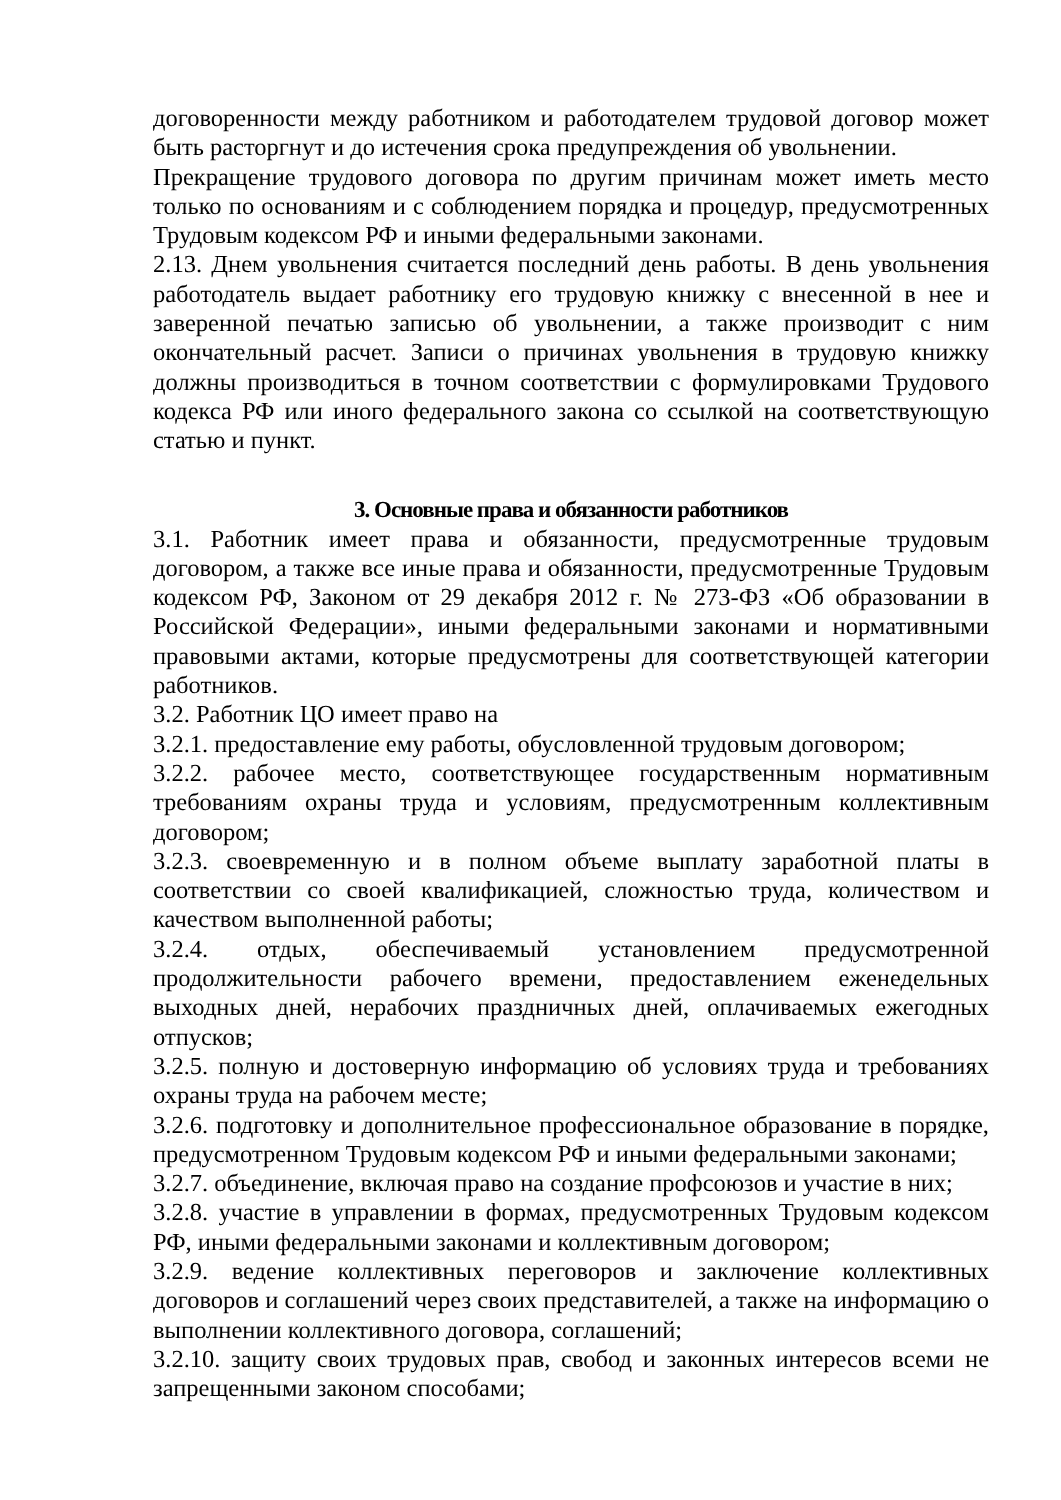договоренности между работником и работодателем трудовой договор может быть расторгнут и до истечения срока предупреждения об увольнении.
Прекращение трудового договора по другим причинам может иметь место только по основаниям и с соблюдением порядка и процедур, предусмотренных Трудовым кодексом РФ и иными федеральными законами.
2.13. Днем увольнения считается последний день работы. В день увольнения работодатель выдает работнику его трудовую книжку с внесенной в нее и заверенной печатью записью об увольнении, а также производит с ним окончательный расчет. Записи о причинах увольнения в трудовую книжку должны производиться в точном соответствии с формулировками Трудового кодекса РФ или иного федерального закона со ссылкой на соответствующую статью и пункт.
3. Основные права и обязанности работников
3.1. Работник имеет права и обязанности, предусмотренные трудовым договором, а также все иные права и обязанности, предусмотренные Трудовым кодексом РФ, Законом от 29 декабря 2012 г. № 273-ФЗ «Об образовании в Российской Федерации», иными федеральными законами и нормативными правовыми актами, которые предусмотрены для соответствующей категории работников.
3.2. Работник ЦО имеет право на
3.2.1. предоставление ему работы, обусловленной трудовым договором;
3.2.2. рабочее место, соответствующее государственным нормативным требованиям охраны труда и условиям, предусмотренным коллективным договором;
3.2.3. своевременную и в полном объеме выплату заработной платы в соответствии со своей квалификацией, сложностью труда, количеством и качеством выполненной работы;
3.2.4. отдых, обеспечиваемый установлением предусмотренной продолжительности рабочего времени, предоставлением еженедельных выходных дней, нерабочих праздничных дней, оплачиваемых ежегодных отпусков;
3.2.5. полную и достоверную информацию об условиях труда и требованиях охраны труда на рабочем месте;
3.2.6. подготовку и дополнительное профессиональное образование в порядке, предусмотренном Трудовым кодексом РФ и иными федеральными законами;
3.2.7. объединение, включая право на создание профсоюзов и участие в них;
3.2.8. участие в управлении в формах, предусмотренных Трудовым кодексом РФ, иными федеральными законами и коллективным договором;
3.2.9. ведение коллективных переговоров и заключение коллективных договоров и соглашений через своих представителей, а также на информацию о выполнении коллективного договора, соглашений;
3.2.10. защиту своих трудовых прав, свобод и законных интересов всеми не запрещенными законом способами;